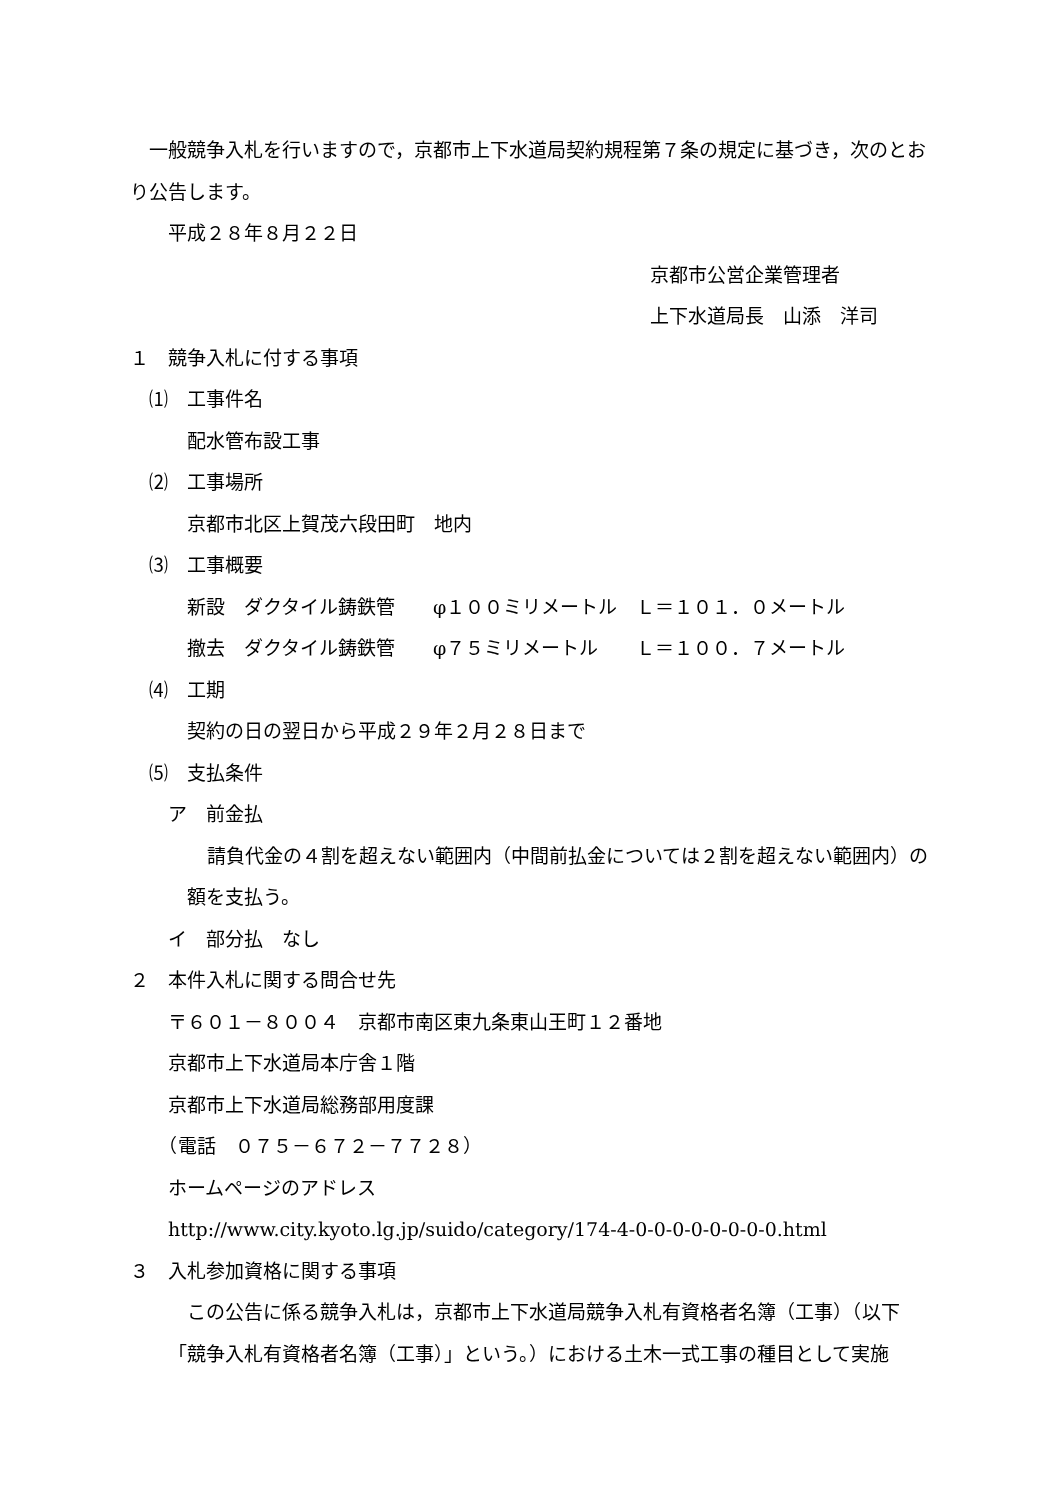一般競争入札を行いますので，京都市上下水道局契約規程第７条の規定に基づき，次のとおり公告します。
　　平成２８年８月２２日
京都市公営企業管理者
上下水道局長　山添　洋司
１　競争入札に付する事項
　⑴　工事件名
　　　配水管布設工事
　⑵　工事場所
　　　京都市北区上賀茂六段田町　地内
　⑶　工事概要
　　　新設　ダクタイル鋳鉄管　　φ１００ミリメートル　Ｌ＝１０１．０メートル
　　　撤去　ダクタイル鋳鉄管　　φ７５ミリメートル　　Ｌ＝１００．７メートル
　⑷　工期
　　　契約の日の翌日から平成２９年２月２８日まで
　⑸　支払条件
　　ア　前金払
請負代金の４割を超えない範囲内（中間前払金については２割を超えない範囲内）の額を支払う。
　　イ　部分払　なし
２　本件入札に関する問合せ先
　　〒６０１－８００４　京都市南区東九条東山王町１２番地
　　京都市上下水道局本庁舎１階
　　京都市上下水道局総務部用度課
　　（電話　０７５－６７２－７７２８）
　　ホームページのアドレス
　　http://www.city.kyoto.lg.jp/suido/category/174-4-0-0-0-0-0-0-0-0.html
３　入札参加資格に関する事項
　この公告に係る競争入札は，京都市上下水道局競争入札有資格者名簿（工事）（以下「競争入札有資格者名簿（工事）」という。）における土木一式工事の種目として実施